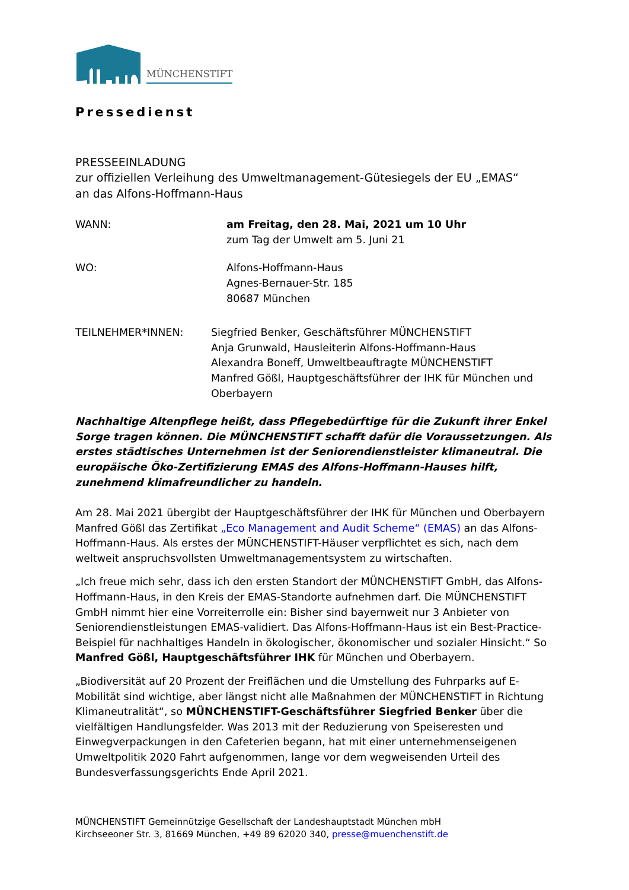MÜNCHENSTIFT
Pressedienst
PRESSEEINLADUNG
zur offiziellen Verleihung des Umweltmanagement-Gütesiegels der EU „EMAS“
an das Alfons-Hoffmann-Haus
WANN: am Freitag, den 28. Mai, 2021 um 10 Uhr
zum Tag der Umwelt am 5. Juni 21
WO: Alfons-Hoffmann-Haus
Agnes-Bernauer-Str. 185
80687 München
TEILNEHMER*INNEN: Siegfried Benker, Geschäftsführer MÜNCHENSTIFT
Anja Grunwald, Hausleiterin Alfons-Hoffmann-Haus
Alexandra Boneff, Umweltbeauftragte MÜNCHENSTIFT
Manfred Gößl, Hauptgeschäftsführer der IHK für München und Oberbayern
Nachhaltige Altenpflege heißt, dass Pflegebedürftige für die Zukunft ihrer Enkel Sorge tragen können. Die MÜNCHENSTIFT schafft dafür die Voraussetzungen. Als erstes städtisches Unternehmen ist der Seniorendienstleister klimaneutral. Die europäische Öko-Zertifizierung EMAS des Alfons-Hoffmann-Hauses hilft, zunehmend klimafreundlicher zu handeln.
Am 28. Mai 2021 übergibt der Hauptgeschäftsführer der IHK für München und Oberbayern Manfred Gößl das Zertifikat „Eco Management and Audit Scheme“ (EMAS) an das Alfons-Hoffmann-Haus. Als erstes der MÜNCHENSTIFT-Häuser verpflichtet es sich, nach dem weltweit anspruchsvollsten Umweltmanagementsystem zu wirtschaften.
„Ich freue mich sehr, dass ich den ersten Standort der MÜNCHENSTIFT GmbH, das Alfons-Hoffmann-Haus, in den Kreis der EMAS-Standorte aufnehmen darf. Die MÜNCHENSTIFT GmbH nimmt hier eine Vorreiterrolle ein: Bisher sind bayernweit nur 3 Anbieter von Seniorendienstleistungen EMAS-validiert. Das Alfons-Hoffmann-Haus ist ein Best-Practice-Beispiel für nachhaltiges Handeln in ökologischer, ökonomischer und sozialer Hinsicht.“ So Manfred Gößl, Hauptgeschäftsführer IHK für München und Oberbayern.
„Biodiversität auf 20 Prozent der Freiflächen und die Umstellung des Fuhrparks auf E-Mobilität sind wichtige, aber längst nicht alle Maßnahmen der MÜNCHENSTIFT in Richtung Klimaneutralität“, so MÜNCHENSTIFT-Geschäftsführer Siegfried Benker über die vielfältigen Handlungsfelder. Was 2013 mit der Reduzierung von Speiseresten und Einwegverpackungen in den Cafeterien begann, hat mit einer unternehmenseigenen Umweltpolitik 2020 Fahrt aufgenommen, lange vor dem wegweisenden Urteil des Bundesverfassungsgerichts Ende April 2021.
MÜNCHENSTIFT Gemeinnützige Gesellschaft der Landeshauptstadt München mbH
Kirchseeoner Str. 3, 81669 München, +49 89 62020 340, presse@muenchenstift.de